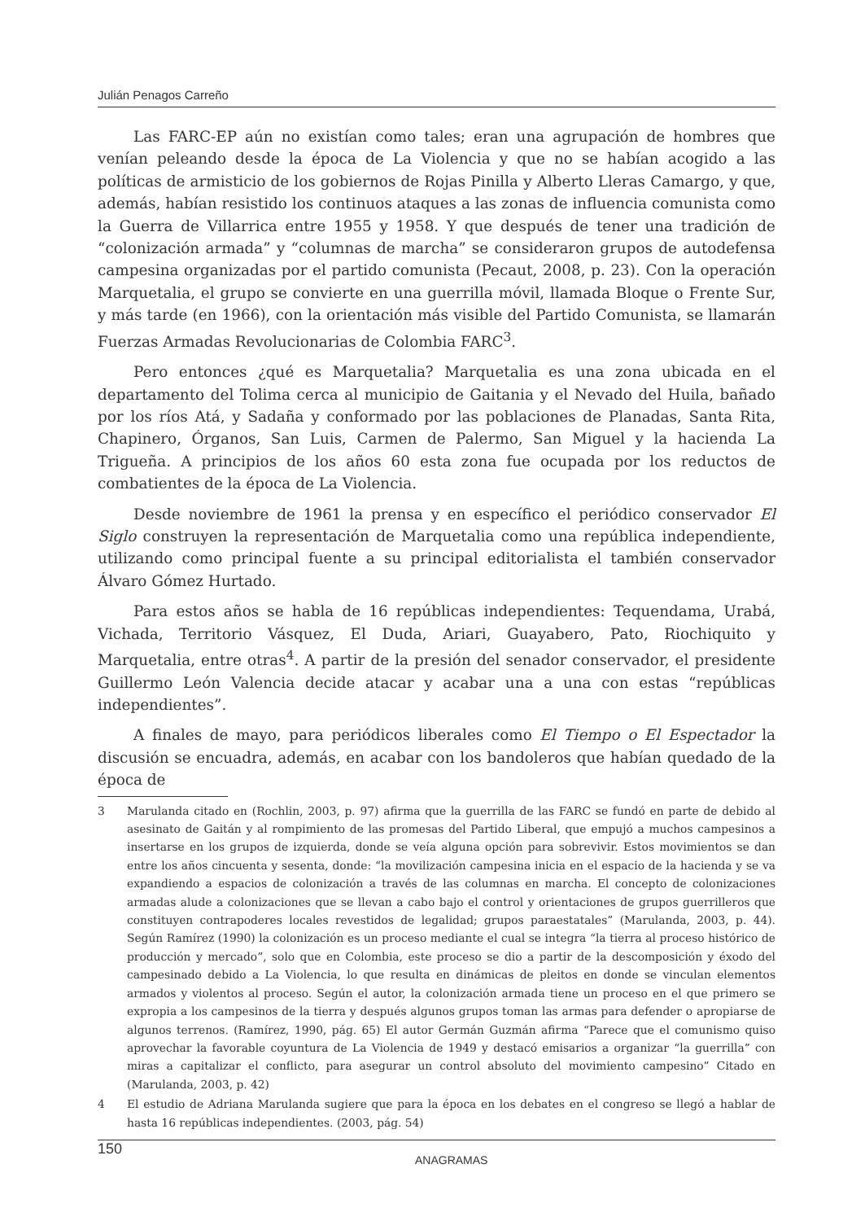Julián Penagos Carreño
Las FARC-EP aún no existían como tales; eran una agrupación de hombres que venían peleando desde la época de La Violencia y que no se habían acogido a las políticas de armisticio de los gobiernos de Rojas Pinilla y Alberto Lleras Camargo, y que, además, habían resistido los continuos ataques a las zonas de influencia comunista como la Guerra de Villarrica entre 1955 y 1958. Y que después de tener una tradición de “colonización armada” y “columnas de marcha” se consideraron grupos de autodefensa campesina organizadas por el partido comunista (Pecaut, 2008, p. 23). Con la operación Marquetalia, el grupo se convierte en una guerrilla móvil, llamada Bloque o Frente Sur, y más tarde (en 1966), con la orientación más visible del Partido Comunista, se llamarán Fuerzas Armadas Revolucionarias de Colombia FARC<sup>3</sup>.
Pero entonces ¿qué es Marquetalia? Marquetalia es una zona ubicada en el departamento del Tolima cerca al municipio de Gaitania y el Nevado del Huila, bañado por los ríos Atá, y Sadaña y conformado por las poblaciones de Planadas, Santa Rita, Chapinero, Órganos, San Luis, Carmen de Palermo, San Miguel y la hacienda La Trigueña. A principios de los años 60 esta zona fue ocupada por los reductos de combatientes de la época de La Violencia.
Desde noviembre de 1961 la prensa y en específico el periódico conservador El Siglo construyen la representación de Marquetalia como una república independiente, utilizando como principal fuente a su principal editorialista el también conservador Álvaro Gómez Hurtado.
Para estos años se habla de 16 repúblicas independientes: Tequendama, Urabá, Vichada, Territorio Vásquez, El Duda, Ariari, Guayabero, Pato, Riochiquito y Marquetalia, entre otras<sup>4</sup>. A partir de la presión del senador conservador, el presidente Guillermo León Valencia decide atacar y acabar una a una con estas “repúblicas independientes”.
A finales de mayo, para periódicos liberales como El Tiempo o El Espectador la discusión se encuadra, además, en acabar con los bandoleros que habían quedado de la época de
3 Marulanda citado en (Rochlin, 2003, p. 97) afirma que la guerrilla de las FARC se fundó en parte de debido al asesinato de Gaitán y al rompimiento de las promesas del Partido Liberal, que empujó a muchos campesinos a insertarse en los grupos de izquierda, donde se veía alguna opción para sobrevivir. Estos movimientos se dan entre los años cincuenta y sesenta, donde: “la movilización campesina inicia en el espacio de la hacienda y se va expandiendo a espacios de colonización a través de las columnas en marcha. El concepto de colonizaciones armadas alude a colonizaciones que se llevan a cabo bajo el control y orientaciones de grupos guerrilleros que constituyen contrapoderes locales revestidos de legalidad; grupos paraestatales” (Marulanda, 2003, p. 44). Según Ramírez (1990) la colonización es un proceso mediante el cual se integra “la tierra al proceso histórico de producción y mercado”, solo que en Colombia, este proceso se dio a partir de la descomposición y éxodo del campesinado debido a La Violencia, lo que resulta en dinámicas de pleitos en donde se vinculan elementos armados y violentos al proceso. Según el autor, la colonización armada tiene un proceso en el que primero se expropia a los campesinos de la tierra y después algunos grupos toman las armas para defender o apropiarse de algunos terrenos. (Ramírez, 1990, pág. 65) El autor Germán Guzmán afirma “Parece que el comunismo quiso aprovechar la favorable coyuntura de La Violencia de 1949 y destacó emisarios a organizar “la guerrilla” con miras a capitalizar el conflicto, para asegurar un control absoluto del movimiento campesino” Citado en (Marulanda, 2003, p. 42)
4 El estudio de Adriana Marulanda sugiere que para la época en los debates en el congreso se llegó a hablar de hasta 16 repúblicas independientes. (2003, pág. 54)
150 ANAGRAMAS